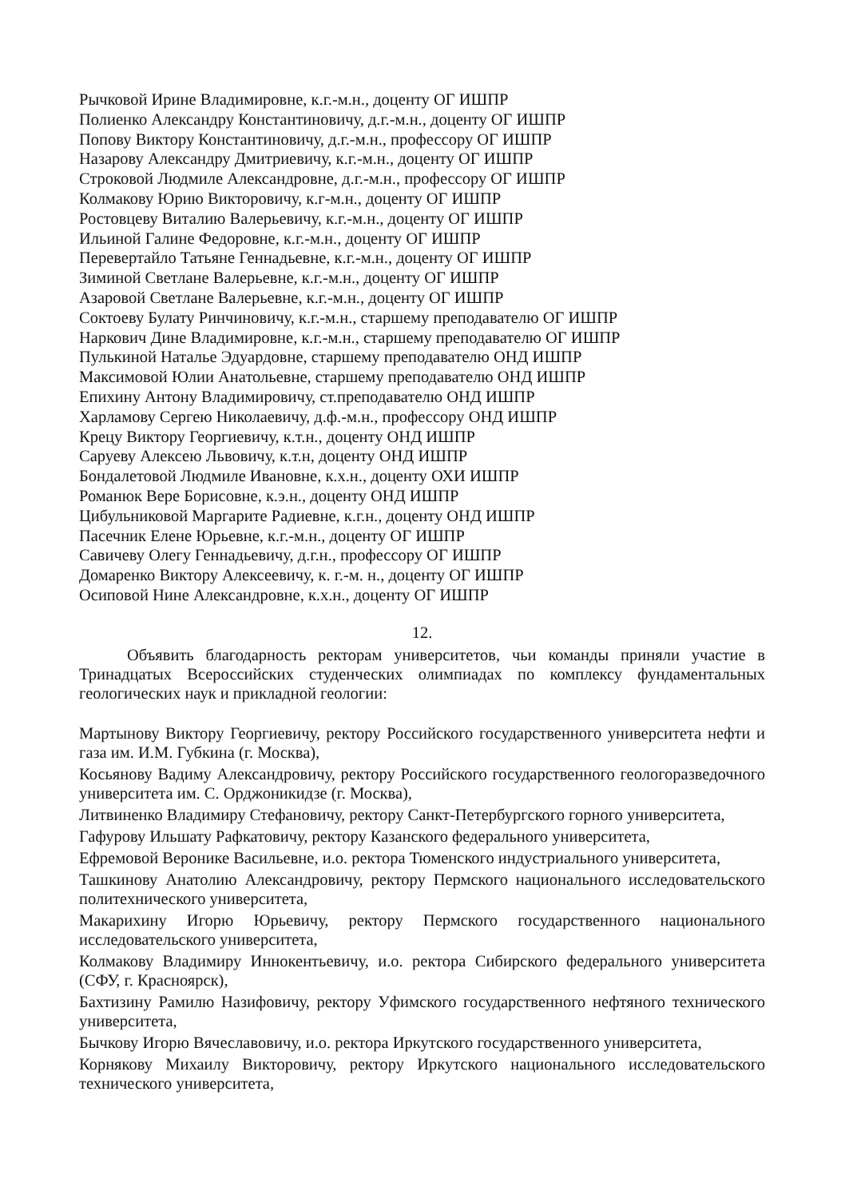Рычковой Ирине Владимировне, к.г.-м.н., доценту ОГ ИШПР
Полиенко Александру Константиновичу, д.г.-м.н., доценту ОГ ИШПР
Попову Виктору Константиновичу, д.г.-м.н., профессору ОГ ИШПР
Назарову Александру Дмитриевичу, к.г.-м.н., доценту ОГ ИШПР
Строковой Людмиле Александровне, д.г.-м.н., профессору ОГ ИШПР
Колмакову Юрию Викторовичу, к.г-м.н., доценту ОГ ИШПР
Ростовцеву Виталию Валерьевичу, к.г.-м.н., доценту ОГ ИШПР
Ильиной Галине Федоровне, к.г.-м.н., доценту ОГ ИШПР
Перевертайло Татьяне Геннадьевне, к.г.-м.н., доценту ОГ ИШПР
Зиминой Светлане Валерьевне, к.г.-м.н., доценту ОГ ИШПР
Азаровой Светлане Валерьевне, к.г.-м.н., доценту ОГ ИШПР
Соктоеву Булату Ринчиновичу, к.г.-м.н., старшему преподавателю ОГ ИШПР
Наркович Дине Владимировне, к.г.-м.н., старшему преподавателю ОГ ИШПР
Пулькиной Наталье Эдуардовне, старшему преподавателю ОНД ИШПР
Максимовой Юлии Анатольевне, старшему преподавателю ОНД ИШПР
Епихину Антону Владимировичу, ст.преподавателю ОНД ИШПР
Харламову Сергею Николаевичу, д.ф.-м.н., профессору ОНД ИШПР
Крецу Виктору Георгиевичу, к.т.н., доценту ОНД ИШПР
Саруеву Алексею Львовичу, к.т.н, доценту ОНД ИШПР
Бондалетовой Людмиле Ивановне, к.х.н., доценту ОХИ ИШПР
Романюк Вере Борисовне, к.э.н., доценту ОНД ИШПР
Цибульниковой Маргарите Радиевне, к.г.н., доценту ОНД ИШПР
Пасечник Елене Юрьевне, к.г.-м.н., доценту ОГ ИШПР
Савичеву Олегу Геннадьевичу, д.г.н., профессору ОГ ИШПР
Домаренко Виктору Алексеевичу, к. г.-м. н., доценту ОГ ИШПР
Осиповой Нине Александровне, к.х.н., доценту ОГ ИШПР
12.
Объявить благодарность ректорам университетов, чьи команды приняли участие в Тринадцатых Всероссийских студенческих олимпиадах по комплексу фундаментальных геологических наук и прикладной геологии:
Мартынову Виктору Георгиевичу, ректору Российского государственного университета нефти и газа им. И.М. Губкина (г. Москва),
Косьянову Вадиму Александровичу, ректору Российского государственного геологоразведочного университета им. С. Орджоникидзе (г. Москва),
Литвиненко Владимиру Стефановичу, ректору Санкт-Петербургского горного университета,
Гафурову Ильшату Рафкатовичу, ректору Казанского федерального университета,
Ефремовой Веронике Васильевне, и.о. ректора Тюменского индустриального университета,
Ташкинову Анатолию Александровичу, ректору Пермского национального исследовательского политехнического университета,
Макарихину Игорю Юрьевичу, ректору Пермского государственного национального исследовательского университета,
Колмакову Владимиру Иннокентьевичу, и.о. ректора Сибирского федерального университета (СФУ, г. Красноярск),
Бахтизину Рамилю Назифовичу, ректору Уфимского государственного нефтяного технического университета,
Бычкову Игорю Вячеславовичу, и.о. ректора Иркутского государственного университета,
Корнякову Михаилу Викторовичу, ректору Иркутского национального исследовательского технического университета,